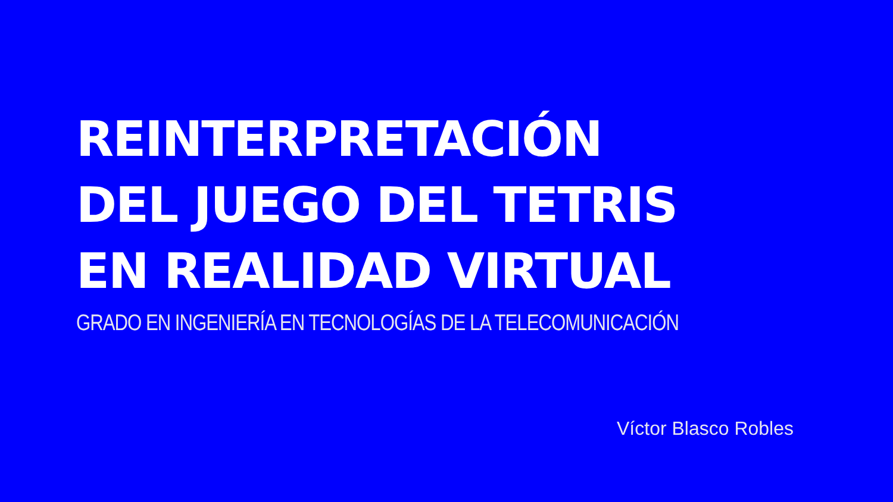REINTERPRETACIÓN
DEL JUEGO DEL TETRIS
EN REALIDAD VIRTUAL
GRADO EN INGENIERÍA EN TECNOLOGÍAS DE LA TELECOMUNICACIÓN
Víctor Blasco Robles